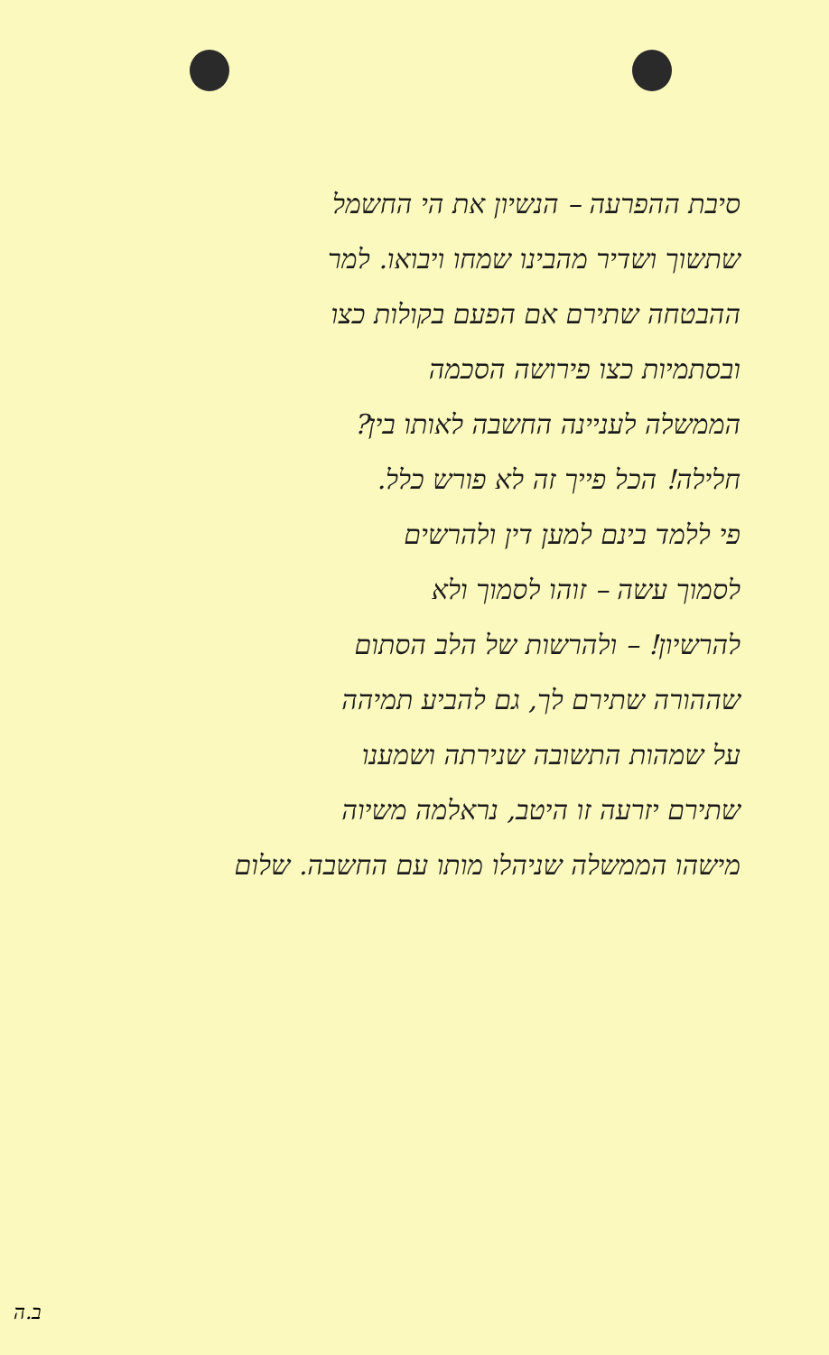סיבת ההפרעה – הנשיון את הי החשמל
שתשוך ושדיר מהבינו שמחו ויבואו. למר
ההבטחה שתירם אם הפעם בקולות כצו
ובסתמיות כצו פירושה הסכמה
הממשלה לעניינה החשבה לאותו בין?
חלילה! הכל פייך זה לא פורש כלל.
פי ללמד בינם למען דין ולהרשים
לסמוך עשה – זוהו לסמוך ולא
להרשיון! – ולהרשות של הלב הסתום
שההורה שתירם לך, גם להביע תמיהה
על שמהות התשובה שנירתה ושמענו
שתירם יזרעה זו היטב, נראלמה משיוה
מישהו הממשלה שניהלו מותו עם החשבה. שלום
ב.ה